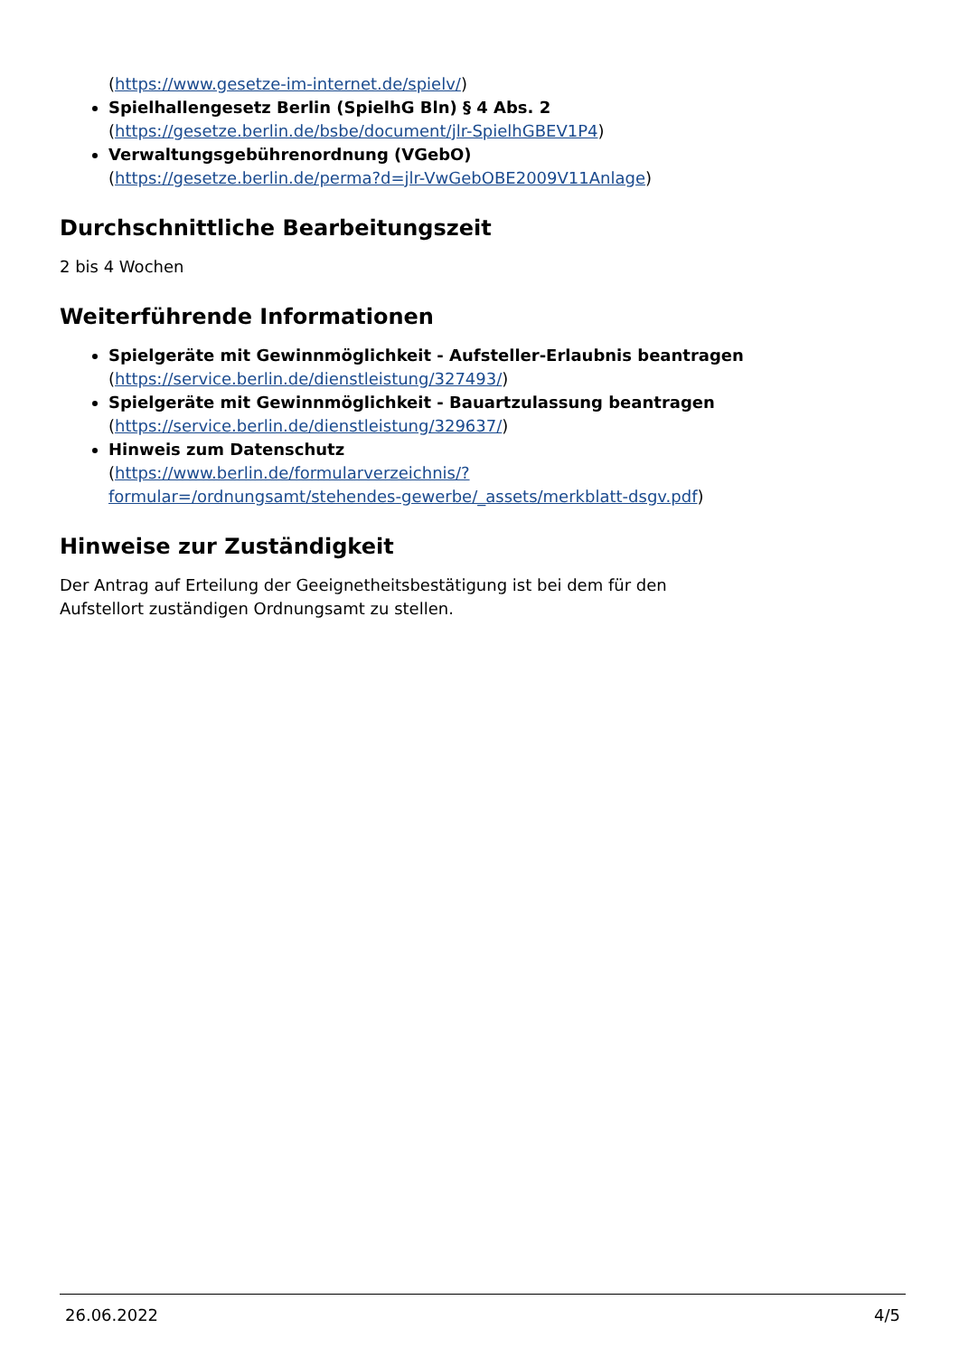(https://www.gesetze-im-internet.de/spielv/)
Spielhallengesetz Berlin (SpielhG Bln) § 4 Abs. 2
(https://gesetze.berlin.de/bsbe/document/jlr-SpielhGBEV1P4)
Verwaltungsgebührenordnung (VGebO)
(https://gesetze.berlin.de/perma?d=jlr-VwGebOBE2009V11Anlage)
Durchschnittliche Bearbeitungszeit
2 bis 4 Wochen
Weiterführende Informationen
Spielgeräte mit Gewinnmöglichkeit - Aufsteller-Erlaubnis beantragen
(https://service.berlin.de/dienstleistung/327493/)
Spielgeräte mit Gewinnmöglichkeit - Bauartzulassung beantragen
(https://service.berlin.de/dienstleistung/329637/)
Hinweis zum Datenschutz
(https://www.berlin.de/formularverzeichnis/?formular=/ordnungsamt/stehendes-gewerbe/_assets/merkblatt-dsgv.pdf)
Hinweise zur Zuständigkeit
Der Antrag auf Erteilung der Geeignetheitsbestätigung ist bei dem für den Aufstellort zuständigen Ordnungsamt zu stellen.
26.06.2022 4/5